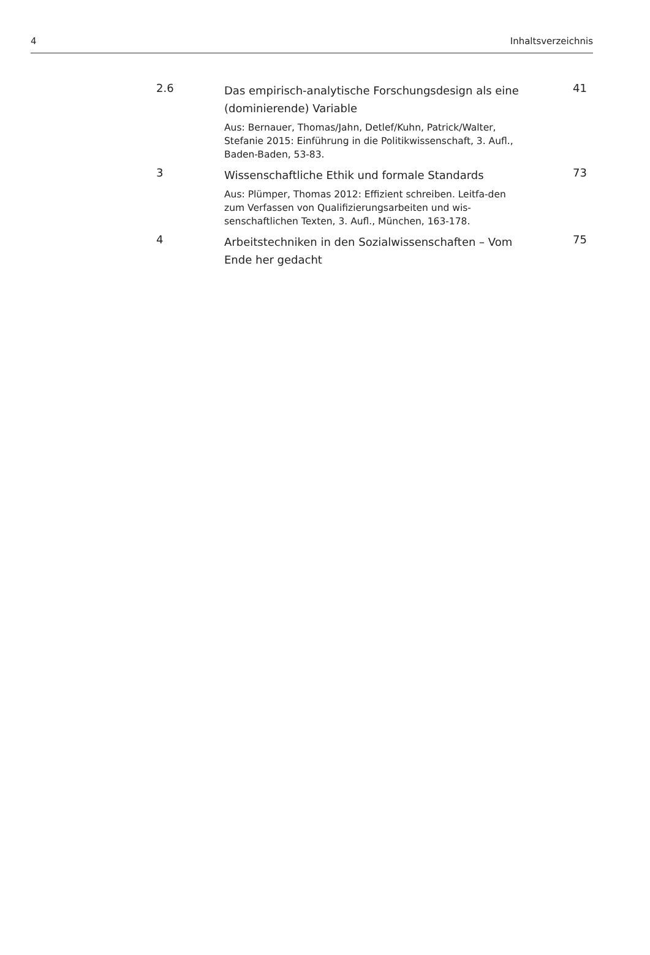4 Inhaltsverzeichnis
2.6
Das empirisch-analytische Forschungsdesign als eine (dominierende) Variable
Aus: Bernauer, Thomas/Jahn, Detlef/Kuhn, Patrick/Walter, Stefanie 2015: Einführung in die Politikwissenschaft, 3. Aufl., Baden-Baden, 53-83.
41
3
Wissenschaftliche Ethik und formale Standards
Aus: Plümper, Thomas 2012: Effizient schreiben. Leitfa-den zum Verfassen von Qualifizierungsarbeiten und wis-senschaftlichen Texten, 3. Aufl., München, 163-178.
73
4
Arbeitstechniken in den Sozialwissenschaften – Vom Ende her gedacht
75